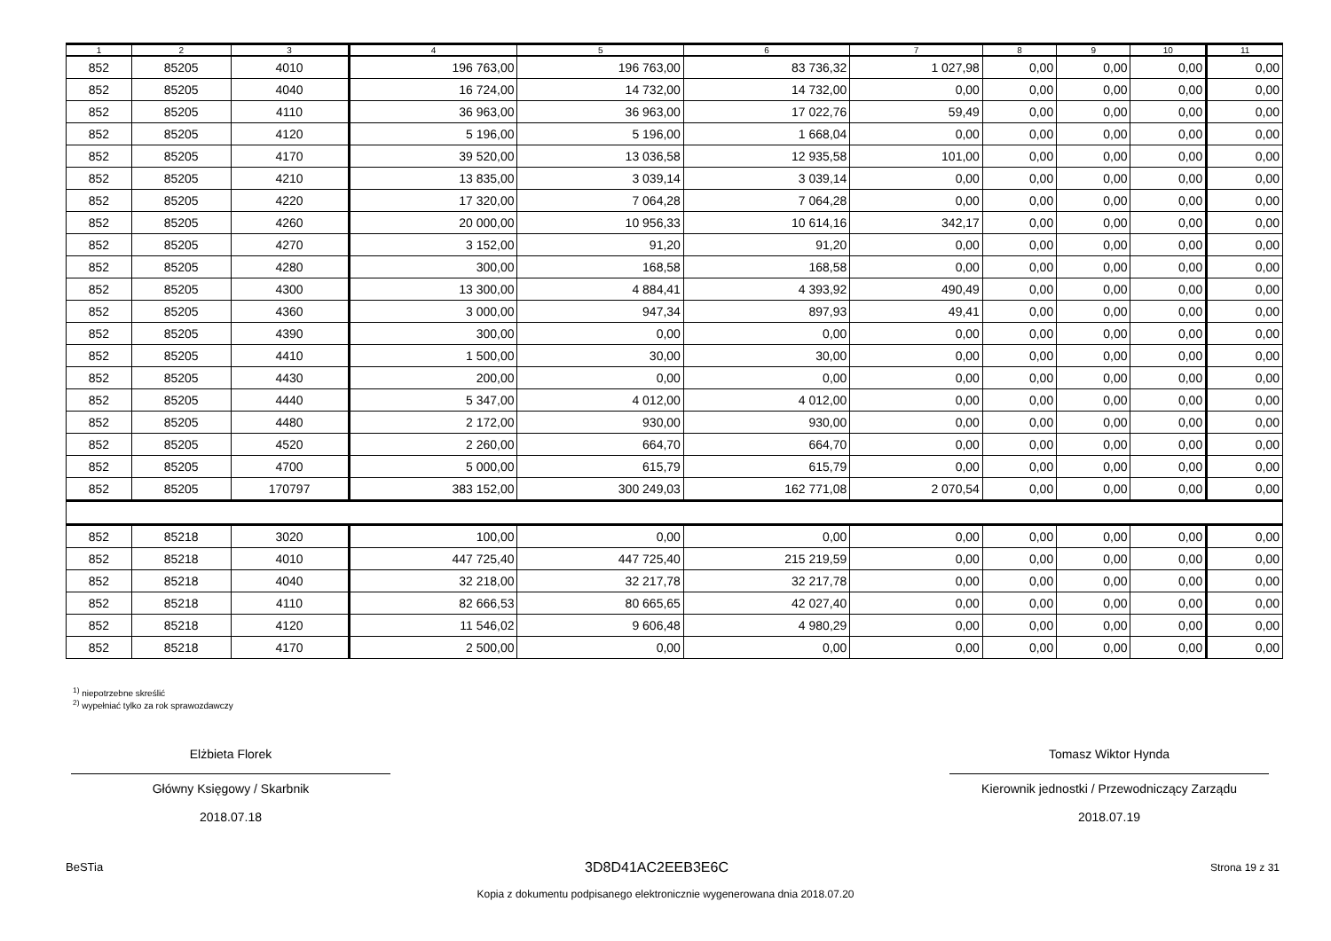| 1 | 2 | 3 | 4 | 5 | 6 | 7 | 8 | 9 | 10 | 11 |
| --- | --- | --- | --- | --- | --- | --- | --- | --- | --- | --- |
| 852 | 85205 | 4010 | 196 763,00 | 196 763,00 | 83 736,32 | 1 027,98 | 0,00 | 0,00 | 0,00 | 0,00 |
| 852 | 85205 | 4040 | 16 724,00 | 14 732,00 | 14 732,00 | 0,00 | 0,00 | 0,00 | 0,00 | 0,00 |
| 852 | 85205 | 4110 | 36 963,00 | 36 963,00 | 17 022,76 | 59,49 | 0,00 | 0,00 | 0,00 | 0,00 |
| 852 | 85205 | 4120 | 5 196,00 | 5 196,00 | 1 668,04 | 0,00 | 0,00 | 0,00 | 0,00 | 0,00 |
| 852 | 85205 | 4170 | 39 520,00 | 13 036,58 | 12 935,58 | 101,00 | 0,00 | 0,00 | 0,00 | 0,00 |
| 852 | 85205 | 4210 | 13 835,00 | 3 039,14 | 3 039,14 | 0,00 | 0,00 | 0,00 | 0,00 | 0,00 |
| 852 | 85205 | 4220 | 17 320,00 | 7 064,28 | 7 064,28 | 0,00 | 0,00 | 0,00 | 0,00 | 0,00 |
| 852 | 85205 | 4260 | 20 000,00 | 10 956,33 | 10 614,16 | 342,17 | 0,00 | 0,00 | 0,00 | 0,00 |
| 852 | 85205 | 4270 | 3 152,00 | 91,20 | 91,20 | 0,00 | 0,00 | 0,00 | 0,00 | 0,00 |
| 852 | 85205 | 4280 | 300,00 | 168,58 | 168,58 | 0,00 | 0,00 | 0,00 | 0,00 | 0,00 |
| 852 | 85205 | 4300 | 13 300,00 | 4 884,41 | 4 393,92 | 490,49 | 0,00 | 0,00 | 0,00 | 0,00 |
| 852 | 85205 | 4360 | 3 000,00 | 947,34 | 897,93 | 49,41 | 0,00 | 0,00 | 0,00 | 0,00 |
| 852 | 85205 | 4390 | 300,00 | 0,00 | 0,00 | 0,00 | 0,00 | 0,00 | 0,00 | 0,00 |
| 852 | 85205 | 4410 | 1 500,00 | 30,00 | 30,00 | 0,00 | 0,00 | 0,00 | 0,00 | 0,00 |
| 852 | 85205 | 4430 | 200,00 | 0,00 | 0,00 | 0,00 | 0,00 | 0,00 | 0,00 | 0,00 |
| 852 | 85205 | 4440 | 5 347,00 | 4 012,00 | 4 012,00 | 0,00 | 0,00 | 0,00 | 0,00 | 0,00 |
| 852 | 85205 | 4480 | 2 172,00 | 930,00 | 930,00 | 0,00 | 0,00 | 0,00 | 0,00 | 0,00 |
| 852 | 85205 | 4520 | 2 260,00 | 664,70 | 664,70 | 0,00 | 0,00 | 0,00 | 0,00 | 0,00 |
| 852 | 85205 | 4700 | 5 000,00 | 615,79 | 615,79 | 0,00 | 0,00 | 0,00 | 0,00 | 0,00 |
| 852 | 85205 | 170797 | 383 152,00 | 300 249,03 | 162 771,08 | 2 070,54 | 0,00 | 0,00 | 0,00 | 0,00 |
| 852 | 85218 | 3020 | 100,00 | 0,00 | 0,00 | 0,00 | 0,00 | 0,00 | 0,00 | 0,00 |
| 852 | 85218 | 4010 | 447 725,40 | 447 725,40 | 215 219,59 | 0,00 | 0,00 | 0,00 | 0,00 | 0,00 |
| 852 | 85218 | 4040 | 32 218,00 | 32 217,78 | 32 217,78 | 0,00 | 0,00 | 0,00 | 0,00 | 0,00 |
| 852 | 85218 | 4110 | 82 666,53 | 80 665,65 | 42 027,40 | 0,00 | 0,00 | 0,00 | 0,00 | 0,00 |
| 852 | 85218 | 4120 | 11 546,02 | 9 606,48 | 4 980,29 | 0,00 | 0,00 | 0,00 | 0,00 | 0,00 |
| 852 | 85218 | 4170 | 2 500,00 | 0,00 | 0,00 | 0,00 | 0,00 | 0,00 | 0,00 | 0,00 |
<sup>1)</sup> niepotrzebne skreślić
<sup>2)</sup> wypełniać tylko za rok sprawozdawczy
Elżbieta Florek
Główny Księgowy / Skarbnik
2018.07.18
Tomasz Wiktor Hynda
Kierownik jednostki / Przewodniczący Zarządu
2018.07.19
BeSTia 3D8D41AC2EEB3E6C Strona 19 z 31
Kopia z dokumentu podpisanego elektronicznie wygenerowana dnia 2018.07.20